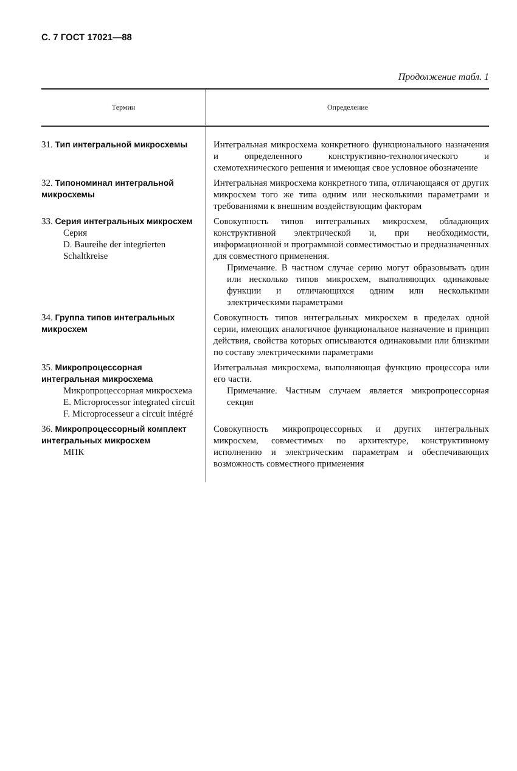С. 7 ГОСТ 17021—88
Продолжение табл. 1
| Термин | Определение |
| --- | --- |
| 31. Тип интегральной микросхемы | Интегральная микросхема конкретного функционального назначения и определенного конструктивно-технологического и схемотехнического решения и имеющая свое условное обозначение |
| 32. Типономинал интегральной микросхемы | Интегральная микросхема конкретного типа, отличающаяся от других микросхем того же типа одним или несколькими параметрами и требованиями к внешним воздействующим факторам |
| 33. Серия интегральных микросхем Серия D. Baureihe der integrierten Schaltkreise | Совокупность типов интегральных микросхем, обладающих конструктивной электрической и, при необходимости, информационной и программной совместимостью и предназначенных для совместного применения. Примечание. В частном случае серию могут образовывать один или несколько типов микросхем, выполняющих одинаковые функции и отличающихся одним или несколькими электрическими параметрами |
| 34. Группа типов интегральных микросхем | Совокупность типов интегральных микросхем в пределах одной серии, имеющих аналогичное функциональное назначение и принцип действия, свойства которых описываются одинаковыми или близкими по составу электрическими параметрами |
| 35. Микропроцессорная интегральная микросхема Микропроцессорная микросхема E. Microprocessor integrated circuit F. Microprocesseur a circuit intégré | Интегральная микросхема, выполняющая функцию процессора или его части. Примечание. Частным случаем является микропроцессорная секция |
| 36. Микропроцессорный комплект интегральных микросхем МПК | Совокупность микропроцессорных и других интегральных микросхем, совместимых по архитектуре, конструктивному исполнению и электрическим параметрам и обеспечивающих возможность совместного применения |